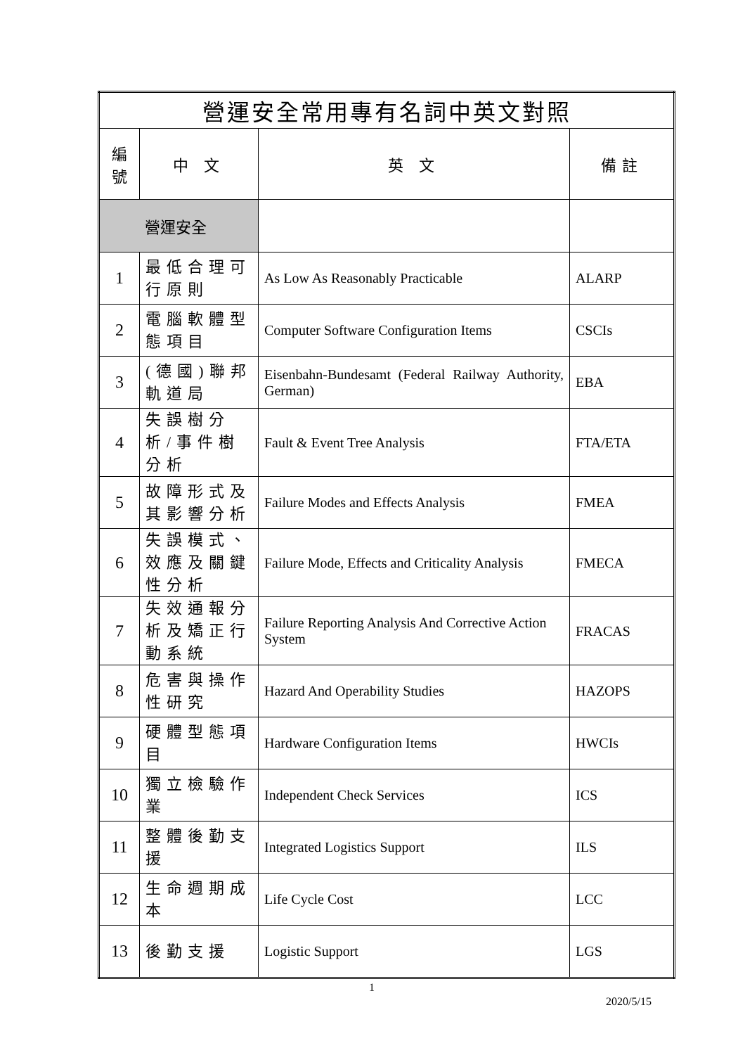| 營運安全常用專有名詞中英文對照 | | | |
| 編 號 | 中 文 | 英 文 | 備註 |
| 營運安全 | | | |
| 1 | 最低合理可行原則 | As Low As Reasonably Practicable | ALARP |
| 2 | 電腦軟體型態項目 | Computer Software Configuration Items | CSCIs |
| 3 | (德國)聯邦軌道局 | Eisenbahn-Bundesamt (Federal Railway Authority, German) | EBA |
| 4 | 失誤樹分析/事件樹分析 | Fault & Event Tree Analysis | FTA/ETA |
| 5 | 故障形式及其影響分析 | Failure Modes and Effects Analysis | FMEA |
| 6 | 失誤模式、效應及關鍵性分析 | Failure Mode, Effects and Criticality Analysis | FMECA |
| 7 | 失效通報分析及矯正行動系統 | Failure Reporting Analysis And Corrective Action System | FRACAS |
| 8 | 危害與操作性研究 | Hazard And Operability Studies | HAZOPS |
| 9 | 硬體型態項目 | Hardware Configuration Items | HWCIs |
| 10 | 獨立檢驗作業 | Independent Check Services | ICS |
| 11 | 整體後勤支援 | Integrated Logistics Support | ILS |
| 12 | 生命週期成本 | Life Cycle Cost | LCC |
| 13 | 後勤支援 | Logistic Support | LGS |
1
2020/5/15